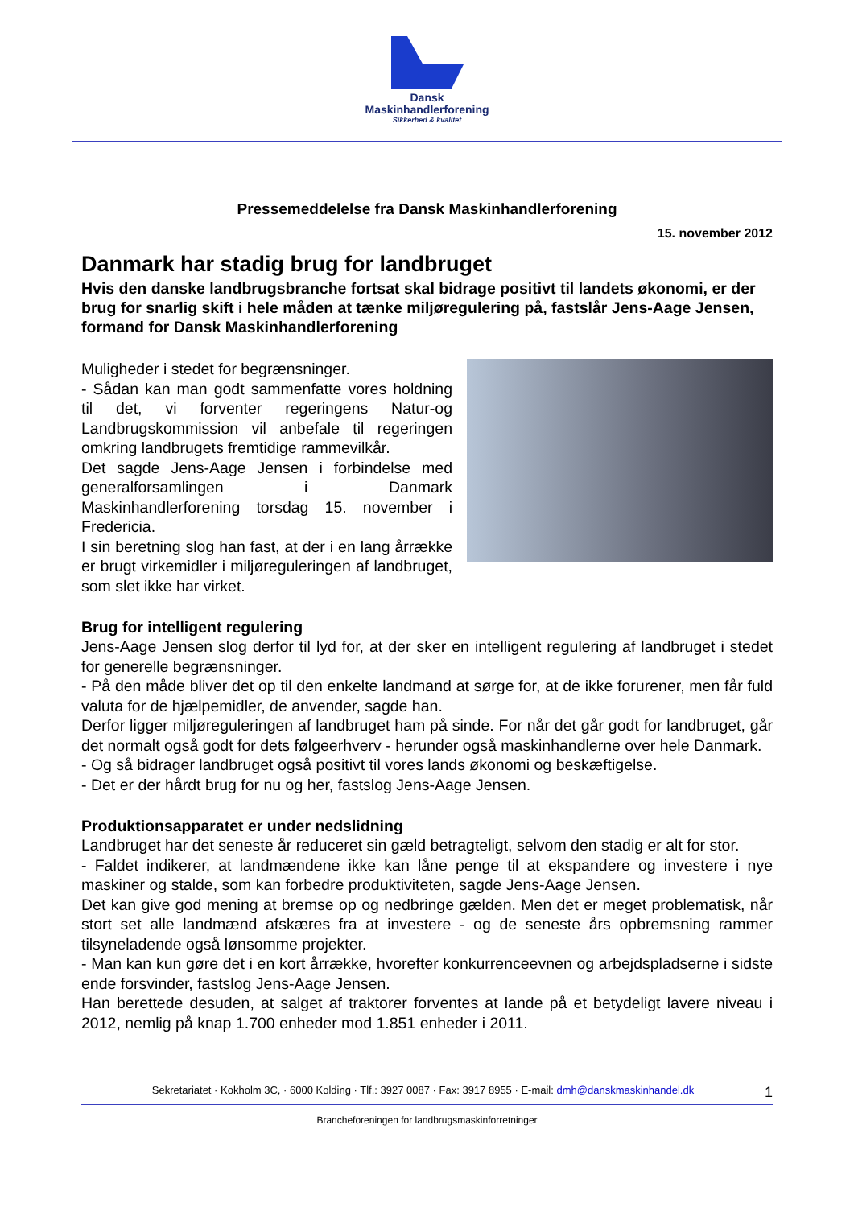Dansk
Maskinhandlerforening
Sikkerhed & kvalitet
Pressemeddelelse fra Dansk Maskinhandlerforening
15. november 2012
Danmark har stadig brug for landbruget
Hvis den danske landbrugsbranche fortsat skal bidrage positivt til landets økonomi, er der brug for snarlig skift i hele måden at tænke miljøregulering på, fastslår Jens-Aage Jensen, formand for Dansk Maskinhandlerforening
Muligheder i stedet for begrænsninger.
- Sådan kan man godt sammenfatte vores holdning til det, vi forventer regeringens Natur-og Landbrugskommission vil anbefale til regeringen omkring landbrugets fremtidige rammevilkår.
Det sagde Jens-Aage Jensen i forbindelse med generalforsamlingen i Danmark Maskinhandlerforening torsdag 15. november i Fredericia.
I sin beretning slog han fast, at der i en lang årrække er brugt virkemidler i miljøreguleringen af landbruget, som slet ikke har virket.
Brug for intelligent regulering
Jens-Aage Jensen slog derfor til lyd for, at der sker en intelligent regulering af landbruget i stedet for generelle begrænsninger.
- På den måde bliver det op til den enkelte landmand at sørge for, at de ikke forurener, men får fuld valuta for de hjælpemidler, de anvender, sagde han.
Derfor ligger miljøreguleringen af landbruget ham på sinde. For når det går godt for landbruget, går det normalt også godt for dets følgeerhverv - herunder også maskinhandlerne over hele Danmark.
- Og så bidrager landbruget også positivt til vores lands økonomi og beskæftigelse.
- Det er der hårdt brug for nu og her, fastslog Jens-Aage Jensen.
Produktionsapparatet er under nedslidning
Landbruget har det seneste år reduceret sin gæld betragteligt, selvom den stadig er alt for stor.
- Faldet indikerer, at landmændene ikke kan låne penge til at ekspandere og investere i nye maskiner og stalde, som kan forbedre produktiviteten, sagde Jens-Aage Jensen.
Det kan give god mening at bremse op og nedbringe gælden. Men det er meget problematisk, når stort set alle landmænd afskæres fra at investere - og de seneste års opbremsning rammer tilsyneladende også lønsomme projekter.
- Man kan kun gøre det i en kort årrække, hvorefter konkurrenceevnen og arbejdspladserne i sidste ende forsvinder, fastslog Jens-Aage Jensen.
Han berettede desuden, at salget af traktorer forventes at lande på et betydeligt lavere niveau i 2012, nemlig på knap 1.700 enheder mod 1.851 enheder i 2011.
Sekretariatet · Kokholm 3C, · 6000 Kolding · Tlf.: 3927 0087 · Fax: 3917 8955 · E-mail: dmh@danskmaskinhandel.dk 1
Brancheforeningen for landbrugsmaskinforretninger